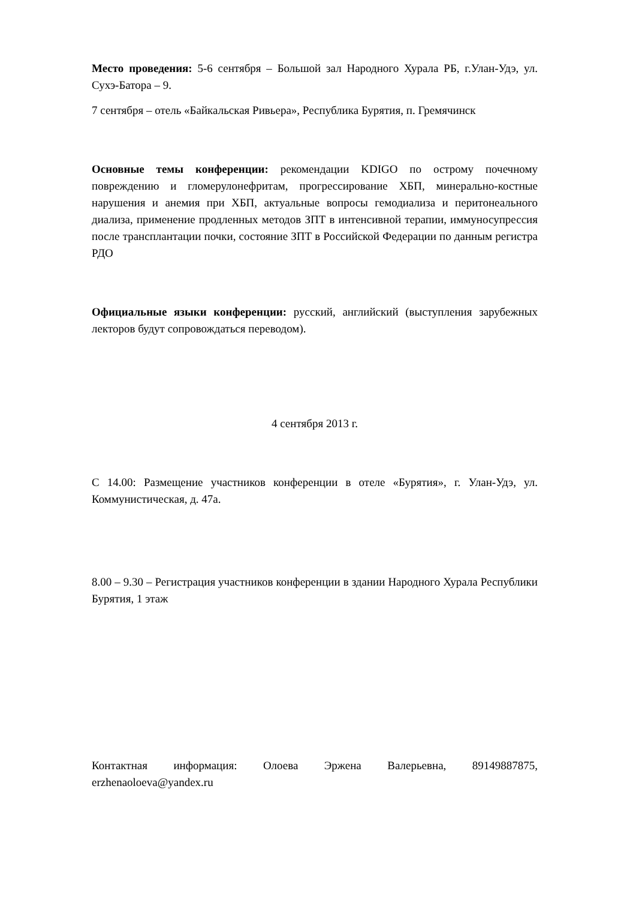Место проведения: 5-6 сентября – Большой зал Народного Хурала РБ, г.Улан-Удэ, ул. Сухэ-Батора – 9.
7 сентября – отель «Байкальская Ривьера», Республика Бурятия, п. Гремячинск
Основные темы конференции: рекомендации KDIGO по острому почечному повреждению и гломерулонефритам, прогрессирование ХБП, минерально-костные нарушения и анемия при ХБП, актуальные вопросы гемодиализа и перитонеального диализа, применение продленных методов ЗПТ в интенсивной терапии, иммуносупрессия после трансплантации почки, состояние ЗПТ в Российской Федерации по данным регистра РДО
Официальные языки конференции: русский, английский (выступления зарубежных лекторов будут сопровождаться переводом).
4 сентября 2013 г.
С 14.00: Размещение участников конференции в отеле «Бурятия», г. Улан-Удэ, ул. Коммунистическая, д. 47а.
8.00 – 9.30 – Регистрация участников конференции в здании Народного Хурала Республики Бурятия, 1 этаж
Контактная информация: Олоева Эржена Валерьевна, 89149887875, erzhenaoloeva@yandex.ru